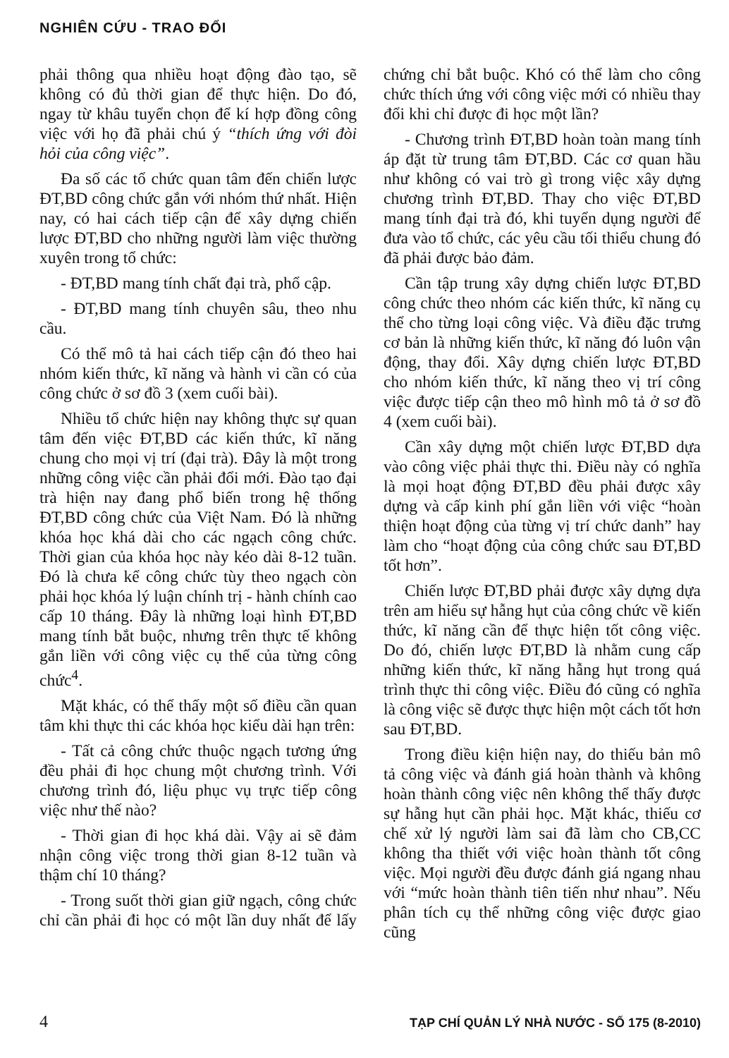NGHIÊN CỨU - TRAO ĐỔI
phải thông qua nhiều hoạt động đào tạo, sẽ không có đủ thời gian để thực hiện. Do đó, ngay từ khâu tuyển chọn để kí hợp đồng công việc với họ đã phải chú ý “thích ứng với đòi hỏi của công việc”.
Đa số các tổ chức quan tâm đến chiến lược ĐT,BD công chức gắn với nhóm thứ nhất. Hiện nay, có hai cách tiếp cận để xây dựng chiến lược ĐT,BD cho những người làm việc thường xuyên trong tổ chức:
- ĐT,BD mang tính chất đại trà, phổ cập.
- ĐT,BD mang tính chuyên sâu, theo nhu cầu.
Có thể mô tả hai cách tiếp cận đó theo hai nhóm kiến thức, kĩ năng và hành vi cần có của công chức ở sơ đồ 3 (xem cuối bài).
Nhiều tổ chức hiện nay không thực sự quan tâm đến việc ĐT,BD các kiến thức, kĩ năng chung cho mọi vị trí (đại trà). Đây là một trong những công việc cần phải đổi mới. Đào tạo đại trà hiện nay đang phổ biến trong hệ thống ĐT,BD công chức của Việt Nam. Đó là những khóa học khá dài cho các ngạch công chức. Thời gian của khóa học này kéo dài 8-12 tuần. Đó là chưa kể công chức tùy theo ngạch còn phải học khóa lý luận chính trị - hành chính cao cấp 10 tháng. Đây là những loại hình ĐT,BD mang tính bắt buộc, nhưng trên thực tế không gắn liền với công việc cụ thể của từng công chức<sup>4</sup>.
Mặt khác, có thể thấy một số điều cần quan tâm khi thực thi các khóa học kiểu dài hạn trên:
- Tất cả công chức thuộc ngạch tương ứng đều phải đi học chung một chương trình. Với chương trình đó, liệu phục vụ trực tiếp công việc như thế nào?
- Thời gian đi học khá dài. Vậy ai sẽ đảm nhận công việc trong thời gian 8-12 tuần và thậm chí 10 tháng?
- Trong suốt thời gian giữ ngạch, công chức chỉ cần phải đi học có một lần duy nhất để lấy chứng chỉ bắt buộc. Khó có thể làm cho công chức thích ứng với công việc mới có nhiều thay đổi khi chỉ được đi học một lần?
- Chương trình ĐT,BD hoàn toàn mang tính áp đặt từ trung tâm ĐT,BD. Các cơ quan hầu như không có vai trò gì trong việc xây dựng chương trình ĐT,BD. Thay cho việc ĐT,BD mang tính đại trà đó, khi tuyển dụng người để đưa vào tổ chức, các yêu cầu tối thiểu chung đó đã phải được bảo đảm.
Cần tập trung xây dựng chiến lược ĐT,BD công chức theo nhóm các kiến thức, kĩ năng cụ thể cho từng loại công việc. Và điều đặc trưng cơ bản là những kiến thức, kĩ năng đó luôn vận động, thay đổi. Xây dựng chiến lược ĐT,BD cho nhóm kiến thức, kĩ năng theo vị trí công việc được tiếp cận theo mô hình mô tả ở sơ đồ 4 (xem cuối bài).
Cần xây dựng một chiến lược ĐT,BD dựa vào công việc phải thực thi. Điều này có nghĩa là mọi hoạt động ĐT,BD đều phải được xây dựng và cấp kinh phí gắn liền với việc “hoàn thiện hoạt động của từng vị trí chức danh” hay làm cho “hoạt động của công chức sau ĐT,BD tốt hơn”.
Chiến lược ĐT,BD phải được xây dựng dựa trên am hiểu sự hẫng hụt của công chức về kiến thức, kĩ năng cần để thực hiện tốt công việc. Do đó, chiến lược ĐT,BD là nhằm cung cấp những kiến thức, kĩ năng hẫng hụt trong quá trình thực thi công việc. Điều đó cũng có nghĩa là công việc sẽ được thực hiện một cách tốt hơn sau ĐT,BD.
Trong điều kiện hiện nay, do thiếu bản mô tả công việc và đánh giá hoàn thành và không hoàn thành công việc nên không thể thấy được sự hẫng hụt cần phải học. Mặt khác, thiếu cơ chế xử lý người làm sai đã làm cho CB,CC không tha thiết với việc hoàn thành tốt công việc. Mọi người đều được đánh giá ngang nhau với “mức hoàn thành tiên tiến như nhau”. Nếu phân tích cụ thể những công việc được giao cũng
4 TẠP CHÍ QUẢN LÝ NHÀ NƯỚC - SỐ 175 (8-2010)